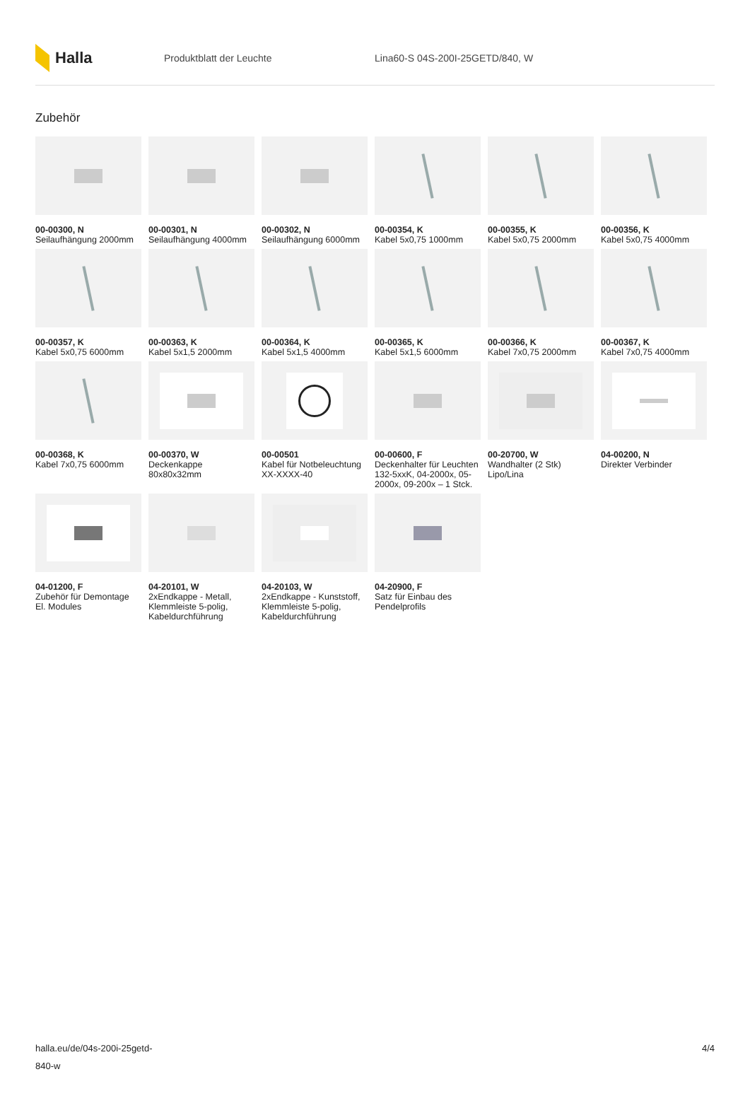Halla
Produktblatt der Leuchte Lina60-S 04S-200I-25GETD/840, W
Zubehör
00-00300, N
Seilaufhängung 2000mm
00-00301, N
Seilaufhängung 4000mm
00-00302, N
Seilaufhängung 6000mm
00-00354, K
Kabel 5x0,75 1000mm
00-00355, K
Kabel 5x0,75 2000mm
00-00356, K
Kabel 5x0,75 4000mm
00-00357, K
Kabel 5x0,75 6000mm
00-00363, K
Kabel 5x1,5 2000mm
00-00364, K
Kabel 5x1,5 4000mm
00-00365, K
Kabel 5x1,5 6000mm
00-00366, K
Kabel 7x0,75 2000mm
00-00367, K
Kabel 7x0,75 4000mm
00-00368, K
Kabel 7x0,75 6000mm
00-00370, W
Deckenkappe 80x80x32mm
00-00501
Kabel für Notbeleuchtung XX-XXXX-40
00-00600, F
Deckenhalter für Leuchten 132-5xxK, 04-2000x, 05-2000x, 09-200x – 1 Stck.
00-20700, W
Wandhalter (2 Stk) Lipo/Lina
04-00200, N
Direkter Verbinder
04-01200, F
Zubehör für Demontage El. Modules
04-20101, W
2xEndkappe - Metall, Klemmleiste 5-polig, Kabeldurchführung
04-20103, W
2xEndkappe - Kunststoff, Klemmleiste 5-polig, Kabeldurchführung
04-20900, F
Satz für Einbau des Pendelprofils
halla.eu/de/04s-200i-25getd-
840-w
4/4